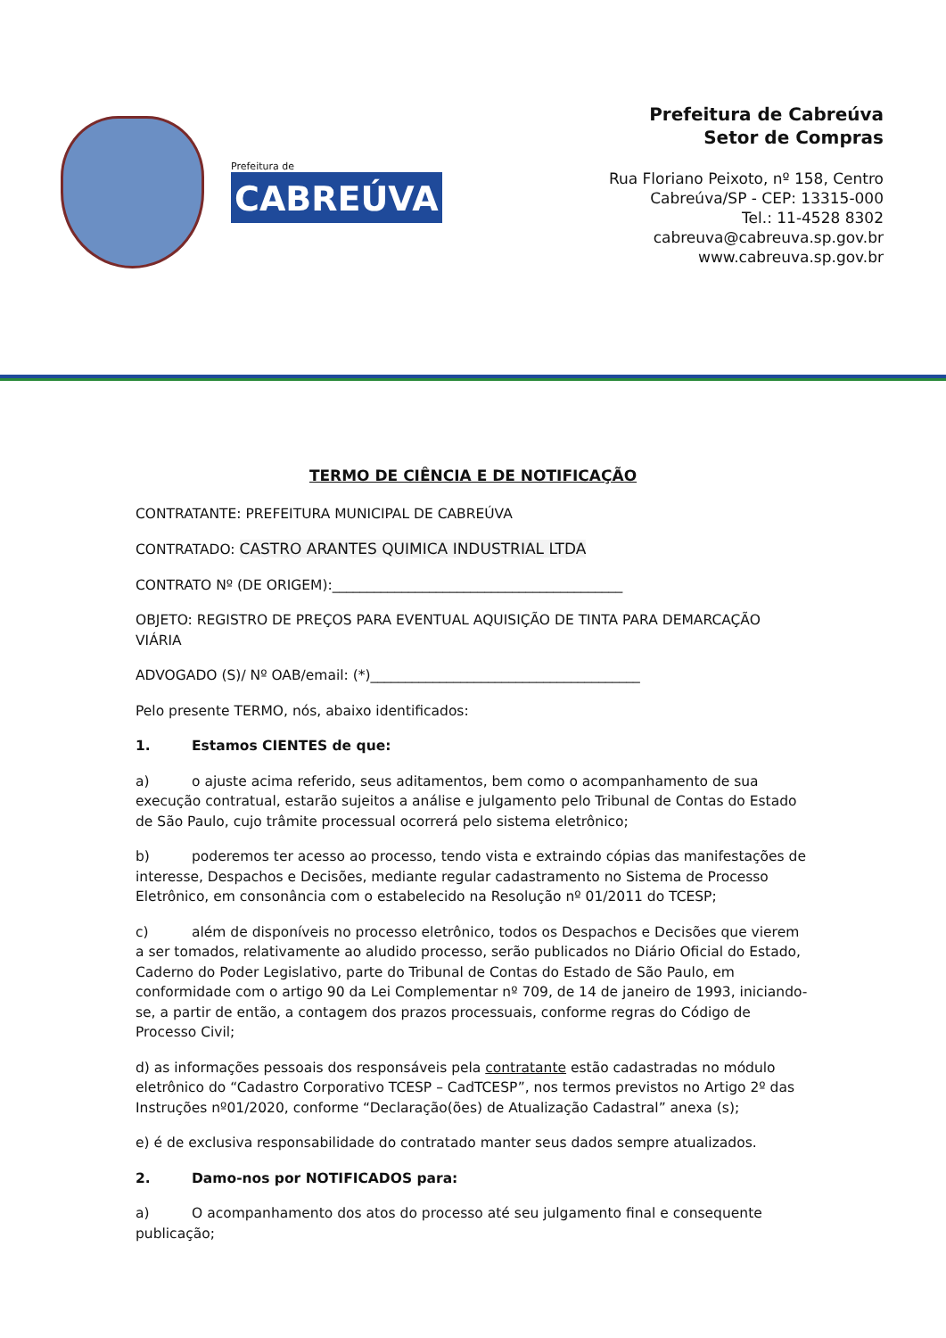Prefeitura de
CABREÚVA
Prefeitura de Cabreúva
Setor de Compras
Rua Floriano Peixoto, nº 158, Centro
Cabreúva/SP - CEP: 13315-000
Tel.: 11-4528 8302
cabreuva@cabreuva.sp.gov.br
www.cabreuva.sp.gov.br
TERMO DE CIÊNCIA E DE NOTIFICAÇÃO
CONTRATANTE: PREFEITURA MUNICIPAL DE CABREÚVA
CONTRATADO: CASTRO ARANTES QUIMICA INDUSTRIAL LTDA
CONTRATO Nº (DE ORIGEM):__________________________________________
OBJETO: REGISTRO DE PREÇOS PARA EVENTUAL AQUISIÇÃO DE TINTA PARA DEMARCAÇÃO VIÁRIA
ADVOGADO (S)/ Nº OAB/email: (*)_______________________________________
Pelo presente TERMO, nós, abaixo identificados:
1. Estamos CIENTES de que:
a) o ajuste acima referido, seus aditamentos, bem como o acompanhamento de sua execução contratual, estarão sujeitos a análise e julgamento pelo Tribunal de Contas do Estado de São Paulo, cujo trâmite processual ocorrerá pelo sistema eletrônico;
b) poderemos ter acesso ao processo, tendo vista e extraindo cópias das manifestações de interesse, Despachos e Decisões, mediante regular cadastramento no Sistema de Processo Eletrônico, em consonância com o estabelecido na Resolução nº 01/2011 do TCESP;
c) além de disponíveis no processo eletrônico, todos os Despachos e Decisões que vierem a ser tomados, relativamente ao aludido processo, serão publicados no Diário Oficial do Estado, Caderno do Poder Legislativo, parte do Tribunal de Contas do Estado de São Paulo, em conformidade com o artigo 90 da Lei Complementar nº 709, de 14 de janeiro de 1993, iniciando-se, a partir de então, a contagem dos prazos processuais, conforme regras do Código de Processo Civil;
d) as informações pessoais dos responsáveis pela contratante estão cadastradas no módulo eletrônico do “Cadastro Corporativo TCESP – CadTCESP”, nos termos previstos no Artigo 2º das Instruções nº01/2020, conforme “Declaração(ões) de Atualização Cadastral” anexa (s);
e) é de exclusiva responsabilidade do contratado manter seus dados sempre atualizados.
2. Damo-nos por NOTIFICADOS para:
a) O acompanhamento dos atos do processo até seu julgamento final e consequente publicação;